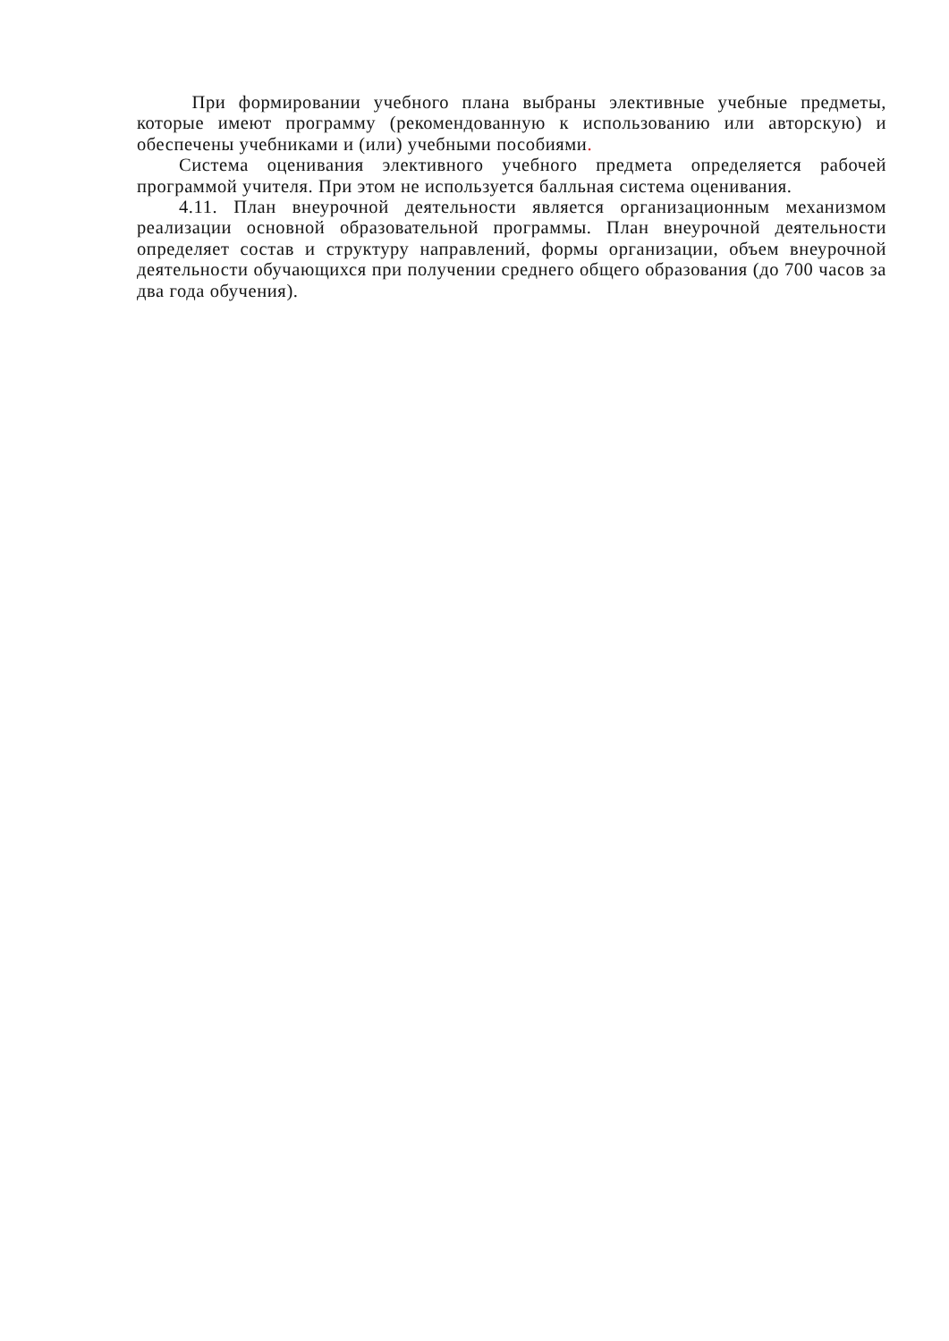При формировании учебного плана выбраны элективные учебные предметы, которые имеют программу (рекомендованную к использованию или авторскую) и обеспечены учебниками и (или) учебными пособиями.
Система оценивания элективного учебного предмета определяется рабочей программой учителя. При этом не используется балльная система оценивания.
4.11. План внеурочной деятельности является организационным механизмом реализации основной образовательной программы. План внеурочной деятельности определяет состав и структуру направлений, формы организации, объем внеурочной деятельности обучающихся при получении среднего общего образования (до 700 часов за два года обучения).